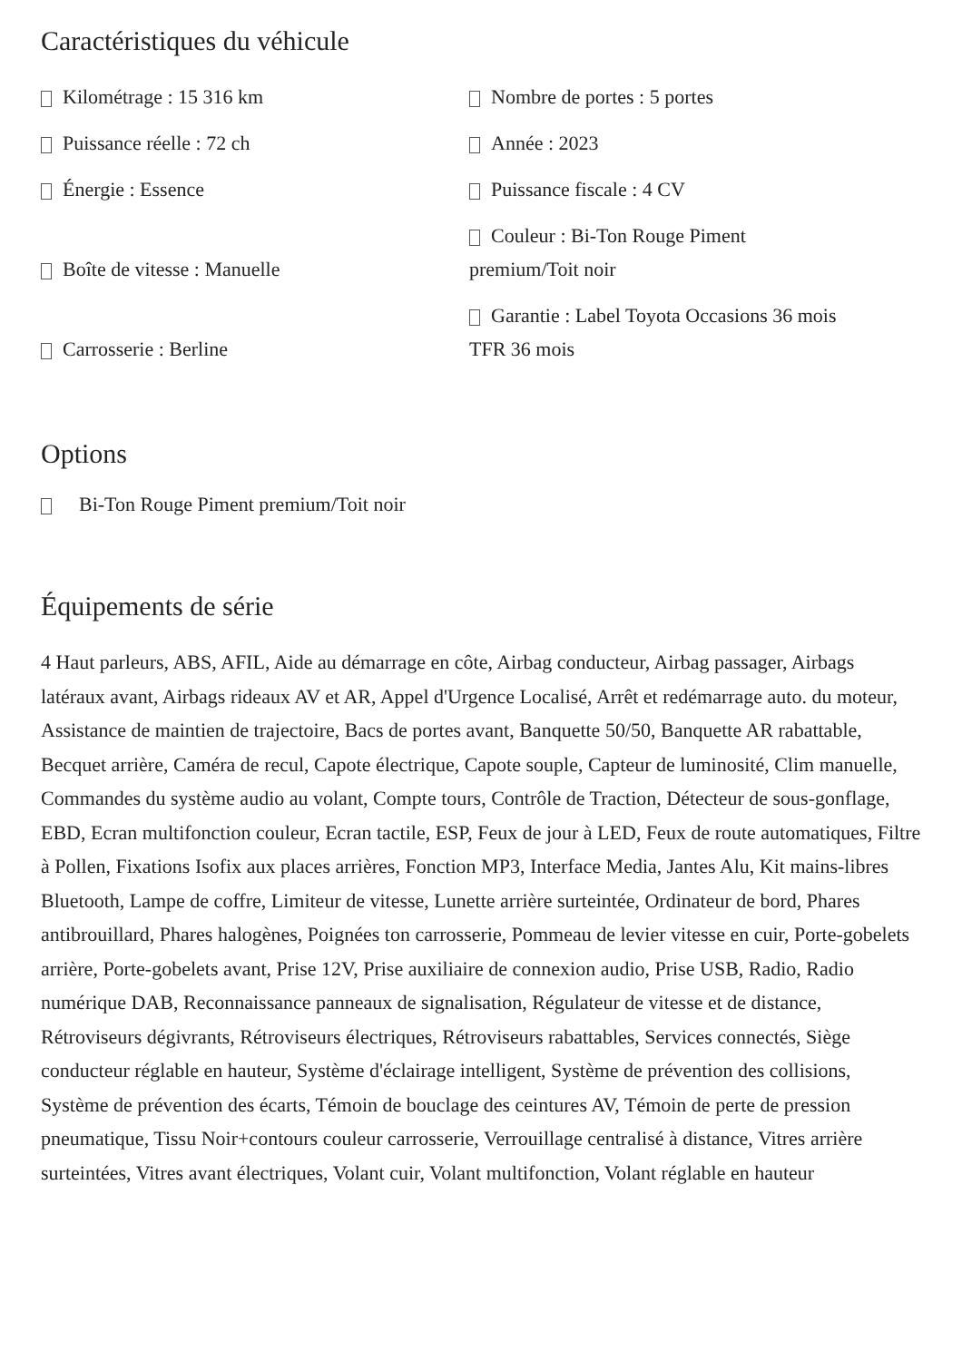Caractéristiques du véhicule
Kilométrage : 15 316 km
Nombre de portes : 5 portes
Puissance réelle : 72 ch
Année : 2023
Énergie : Essence
Puissance fiscale : 4 CV
Boîte de vitesse : Manuelle
Couleur : Bi-Ton Rouge Piment
premium/Toit noir
Carrosserie : Berline
Garantie : Label Toyota Occasions 36 mois
TFR 36 mois
Options
Bi-Ton Rouge Piment premium/Toit noir
Équipements de série
4 Haut parleurs, ABS, AFIL, Aide au démarrage en côte, Airbag conducteur, Airbag passager, Airbags latéraux avant, Airbags rideaux AV et AR, Appel d'Urgence Localisé, Arrêt et redémarrage auto. du moteur, Assistance de maintien de trajectoire, Bacs de portes avant, Banquette 50/50, Banquette AR rabattable, Becquet arrière, Caméra de recul, Capote électrique, Capote souple, Capteur de luminosité, Clim manuelle, Commandes du système audio au volant, Compte tours, Contrôle de Traction, Détecteur de sous-gonflage, EBD, Ecran multifonction couleur, Ecran tactile, ESP, Feux de jour à LED, Feux de route automatiques, Filtre à Pollen, Fixations Isofix aux places arrières, Fonction MP3, Interface Media, Jantes Alu, Kit mains-libres Bluetooth, Lampe de coffre, Limiteur de vitesse, Lunette arrière surteintée, Ordinateur de bord, Phares antibrouillard, Phares halogènes, Poignées ton carrosserie, Pommeau de levier vitesse en cuir, Porte-gobelets arrière, Porte-gobelets avant, Prise 12V, Prise auxiliaire de connexion audio, Prise USB, Radio, Radio numérique DAB, Reconnaissance panneaux de signalisation, Régulateur de vitesse et de distance, Rétroviseurs dégivrants, Rétroviseurs électriques, Rétroviseurs rabattables, Services connectés, Siège conducteur réglable en hauteur, Système d'éclairage intelligent, Système de prévention des collisions, Système de prévention des écarts, Témoin de bouclage des ceintures AV, Témoin de perte de pression pneumatique, Tissu Noir+contours couleur carrosserie, Verrouillage centralisé à distance, Vitres arrière surteintées, Vitres avant électriques, Volant cuir, Volant multifonction, Volant réglable en hauteur